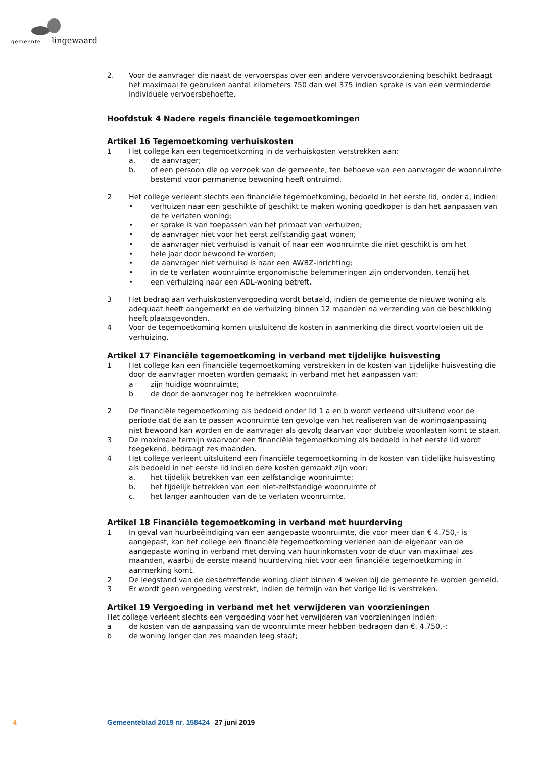gemeente lingewaard
2. Voor de aanvrager die naast de vervoerspas over een andere vervoersvoorziening beschikt bedraagt het maximaal te gebruiken aantal kilometers 750 dan wel 375 indien sprake is van een verminderde individuele vervoersbehoefte.
Hoofdstuk 4 Nadere regels financiële tegemoetkomingen
Artikel 16 Tegemoetkoming verhuiskosten
1 Het college kan een tegemoetkoming in de verhuiskosten verstrekken aan:
a. de aanvrager;
b. of een persoon die op verzoek van de gemeente, ten behoeve van een aanvrager de woonruimte bestemd voor permanente bewoning heeft ontruimd.
2 Het college verleent slechts een financiële tegemoetkoming, bedoeld in het eerste lid, onder a, indien:
• verhuizen naar een geschikte of geschikt te maken woning goedkoper is dan het aanpassen van de te verlaten woning;
• er sprake is van toepassen van het primaat van verhuizen;
• de aanvrager niet voor het eerst zelfstandig gaat wonen;
• de aanvrager niet verhuisd is vanuit of naar een woonruimte die niet geschikt is om het
• hele jaar door bewoond te worden;
• de aanvrager niet verhuisd is naar een AWBZ-inrichting;
• in de te verlaten woonruimte ergonomische belemmeringen zijn ondervonden, tenzij het
• een verhuizing naar een ADL-woning betreft.
3 Het bedrag aan verhuiskostenvergoeding wordt betaald, indien de gemeente de nieuwe woning als adequaat heeft aangemerkt en de verhuizing binnen 12 maanden na verzending van de beschikking heeft plaatsgevonden.
4 Voor de tegemoetkoming komen uitsluitend de kosten in aanmerking die direct voortvloeien uit de verhuizing.
Artikel 17 Financiële tegemoetkoming in verband met tijdelijke huisvesting
1 Het college kan een financiële tegemoetkoming verstrekken in de kosten van tijdelijke huisvesting die door de aanvrager moeten worden gemaakt in verband met het aanpassen van:
a zijn huidige woonruimte;
b de door de aanvrager nog te betrekken woonruimte.
2 De financiële tegemoetkoming als bedoeld onder lid 1 a en b wordt verleend uitsluitend voor de periode dat de aan te passen woonruimte ten gevolge van het realiseren van de woningaanpassing niet bewoond kan worden en de aanvrager als gevolg daarvan voor dubbele woonlasten komt te staan.
3 De maximale termijn waarvoor een financiële tegemoetkoming als bedoeld in het eerste lid wordt toegekend, bedraagt zes maanden.
4 Het college verleent uitsluitend een financiële tegemoetkoming in de kosten van tijdelijke huisvesting als bedoeld in het eerste lid indien deze kosten gemaakt zijn voor:
a. het tijdelijk betrekken van een zelfstandige woonruimte;
b. het tijdelijk betrekken van een niet-zelfstandige woonruimte of
c. het langer aanhouden van de te verlaten woonruimte.
Artikel 18 Financiële tegemoetkoming in verband met huurderving
1 In geval van huurbeëindiging van een aangepaste woonruimte, die voor meer dan € 4.750,- is aangepast, kan het college een financiële tegemoetkoming verlenen aan de eigenaar van de aangepaste woning in verband met derving van huurinkomsten voor de duur van maximaal zes maanden, waarbij de eerste maand huurderving niet voor een financiële tegemoetkoming in aanmerking komt.
2 De leegstand van de desbetreffende woning dient binnen 4 weken bij de gemeente te worden gemeld.
3 Er wordt geen vergoeding verstrekt, indien de termijn van het vorige lid is verstreken.
Artikel 19 Vergoeding in verband met het verwijderen van voorzieningen
Het college verleent slechts een vergoeding voor het verwijderen van voorzieningen indien:
a de kosten van de aanpassing van de woonruimte meer hebben bedragen dan €. 4.750,-;
b de woning langer dan zes maanden leeg staat;
4 Gemeenteblad 2019 nr. 158424 27 juni 2019